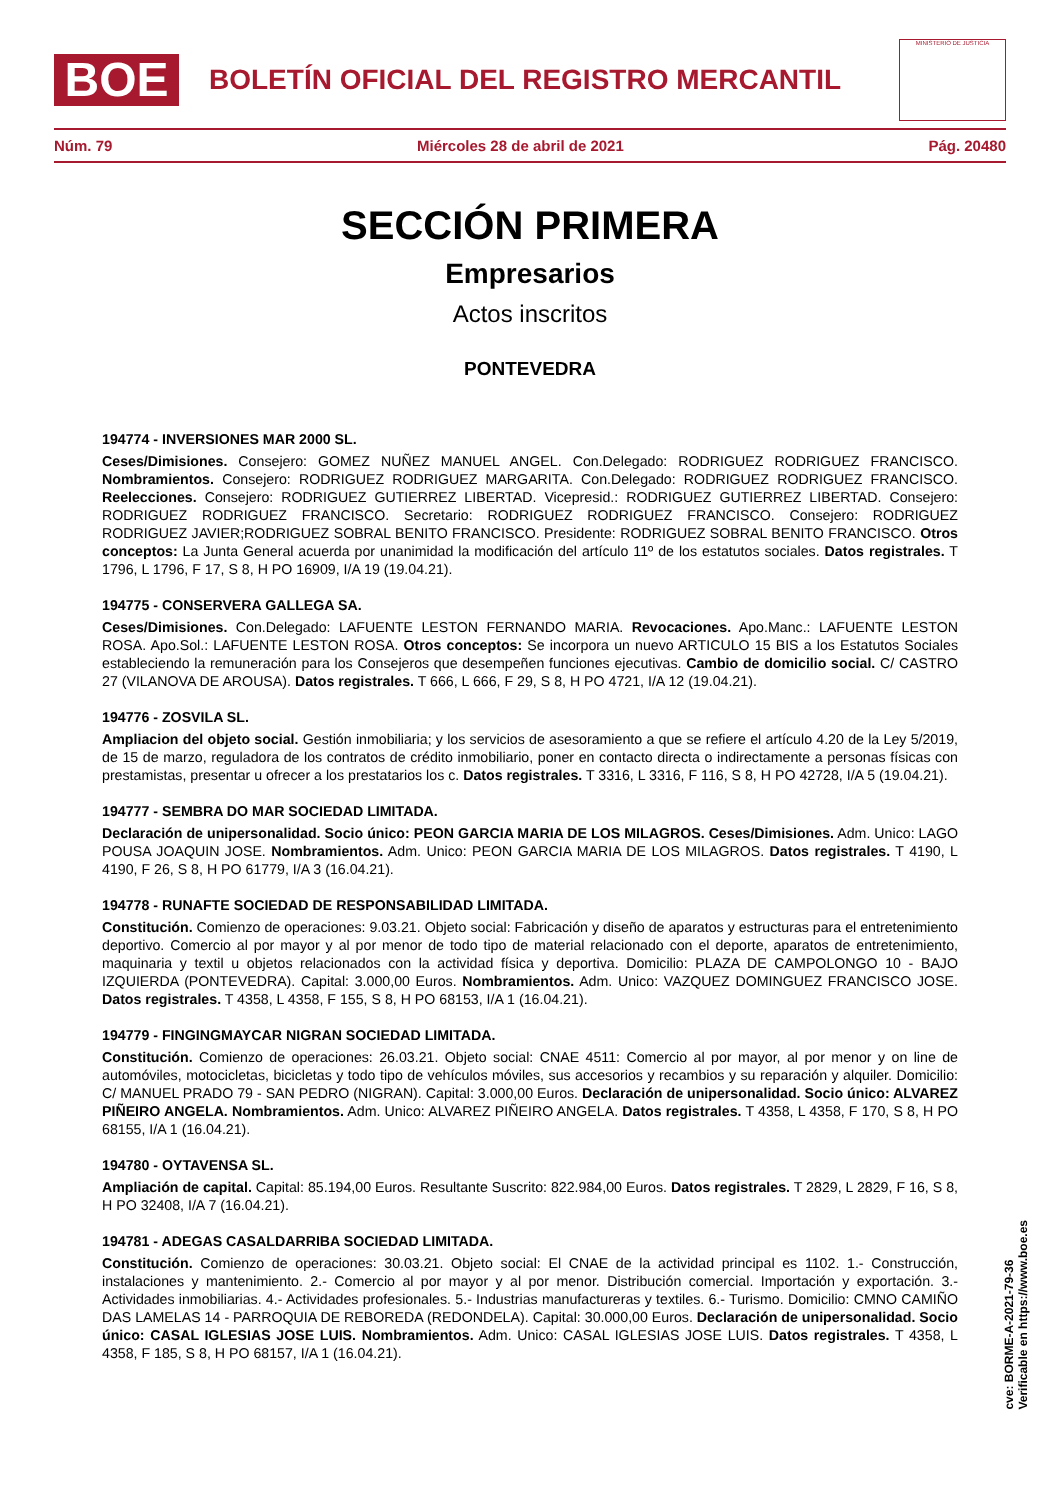BOE
BOLETÍN OFICIAL DEL REGISTRO MERCANTIL
MINISTERIO DE JUSTICIA
Núm. 79 Miércoles 28 de abril de 2021 Pág. 20480
SECCIÓN PRIMERA
Empresarios
Actos inscritos
PONTEVEDRA
194774 - INVERSIONES MAR 2000 SL.
Ceses/Dimisiones. Consejero: GOMEZ NUÑEZ MANUEL ANGEL. Con.Delegado: RODRIGUEZ RODRIGUEZ FRANCISCO. Nombramientos. Consejero: RODRIGUEZ RODRIGUEZ MARGARITA. Con.Delegado: RODRIGUEZ RODRIGUEZ FRANCISCO. Reelecciones. Consejero: RODRIGUEZ GUTIERREZ LIBERTAD. Vicepresid.: RODRIGUEZ GUTIERREZ LIBERTAD. Consejero: RODRIGUEZ RODRIGUEZ FRANCISCO. Secretario: RODRIGUEZ RODRIGUEZ FRANCISCO. Consejero: RODRIGUEZ RODRIGUEZ JAVIER;RODRIGUEZ SOBRAL BENITO FRANCISCO. Presidente: RODRIGUEZ SOBRAL BENITO FRANCISCO. Otros conceptos: La Junta General acuerda por unanimidad la modificación del artículo 11º de los estatutos sociales. Datos registrales. T 1796, L 1796, F 17, S 8, H PO 16909, I/A 19 (19.04.21).
194775 - CONSERVERA GALLEGA SA.
Ceses/Dimisiones. Con.Delegado: LAFUENTE LESTON FERNANDO MARIA. Revocaciones. Apo.Manc.: LAFUENTE LESTON ROSA. Apo.Sol.: LAFUENTE LESTON ROSA. Otros conceptos: Se incorpora un nuevo ARTICULO 15 BIS a los Estatutos Sociales estableciendo la remuneración para los Consejeros que desempeñen funciones ejecutivas. Cambio de domicilio social. C/ CASTRO 27 (VILANOVA DE AROUSA). Datos registrales. T 666, L 666, F 29, S 8, H PO 4721, I/A 12 (19.04.21).
194776 - ZOSVILA SL.
Ampliacion del objeto social. Gestión inmobiliaria; y los servicios de asesoramiento a que se refiere el artículo 4.20 de la Ley 5/2019, de 15 de marzo, reguladora de los contratos de crédito inmobiliario, poner en contacto directa o indirectamente a personas físicas con prestamistas, presentar u ofrecer a los prestatarios los c. Datos registrales. T 3316, L 3316, F 116, S 8, H PO 42728, I/A 5 (19.04.21).
194777 - SEMBRA DO MAR SOCIEDAD LIMITADA.
Declaración de unipersonalidad. Socio único: PEON GARCIA MARIA DE LOS MILAGROS. Ceses/Dimisiones. Adm. Unico: LAGO POUSA JOAQUIN JOSE. Nombramientos. Adm. Unico: PEON GARCIA MARIA DE LOS MILAGROS. Datos registrales. T 4190, L 4190, F 26, S 8, H PO 61779, I/A 3 (16.04.21).
194778 - RUNAFTE SOCIEDAD DE RESPONSABILIDAD LIMITADA.
Constitución. Comienzo de operaciones: 9.03.21. Objeto social: Fabricación y diseño de aparatos y estructuras para el entretenimiento deportivo. Comercio al por mayor y al por menor de todo tipo de material relacionado con el deporte, aparatos de entretenimiento, maquinaria y textil u objetos relacionados con la actividad física y deportiva. Domicilio: PLAZA DE CAMPOLONGO 10 - BAJO IZQUIERDA (PONTEVEDRA). Capital: 3.000,00 Euros. Nombramientos. Adm. Unico: VAZQUEZ DOMINGUEZ FRANCISCO JOSE. Datos registrales. T 4358, L 4358, F 155, S 8, H PO 68153, I/A 1 (16.04.21).
194779 - FINGINGMAYCAR NIGRAN SOCIEDAD LIMITADA.
Constitución. Comienzo de operaciones: 26.03.21. Objeto social: CNAE 4511: Comercio al por mayor, al por menor y on line de automóviles, motocicletas, bicicletas y todo tipo de vehículos móviles, sus accesorios y recambios y su reparación y alquiler. Domicilio: C/ MANUEL PRADO 79 - SAN PEDRO (NIGRAN). Capital: 3.000,00 Euros. Declaración de unipersonalidad. Socio único: ALVAREZ PIÑEIRO ANGELA. Nombramientos. Adm. Unico: ALVAREZ PIÑEIRO ANGELA. Datos registrales. T 4358, L 4358, F 170, S 8, H PO 68155, I/A 1 (16.04.21).
194780 - OYTAVENSA SL.
Ampliación de capital. Capital: 85.194,00 Euros. Resultante Suscrito: 822.984,00 Euros. Datos registrales. T 2829, L 2829, F 16, S 8, H PO 32408, I/A 7 (16.04.21).
194781 - ADEGAS CASALDARRIBA SOCIEDAD LIMITADA.
Constitución. Comienzo de operaciones: 30.03.21. Objeto social: El CNAE de la actividad principal es 1102. 1.- Construcción, instalaciones y mantenimiento. 2.- Comercio al por mayor y al por menor. Distribución comercial. Importación y exportación. 3.- Actividades inmobiliarias. 4.- Actividades profesionales. 5.- Industrias manufactureras y textiles. 6.- Turismo. Domicilio: CMNO CAMIÑO DAS LAMELAS 14 - PARROQUIA DE REBOREDA (REDONDELA). Capital: 30.000,00 Euros. Declaración de unipersonalidad. Socio único: CASAL IGLESIAS JOSE LUIS. Nombramientos. Adm. Unico: CASAL IGLESIAS JOSE LUIS. Datos registrales. T 4358, L 4358, F 185, S 8, H PO 68157, I/A 1 (16.04.21).
cve: BORME-A-2021-79-36
Verificable en https://www.boe.es